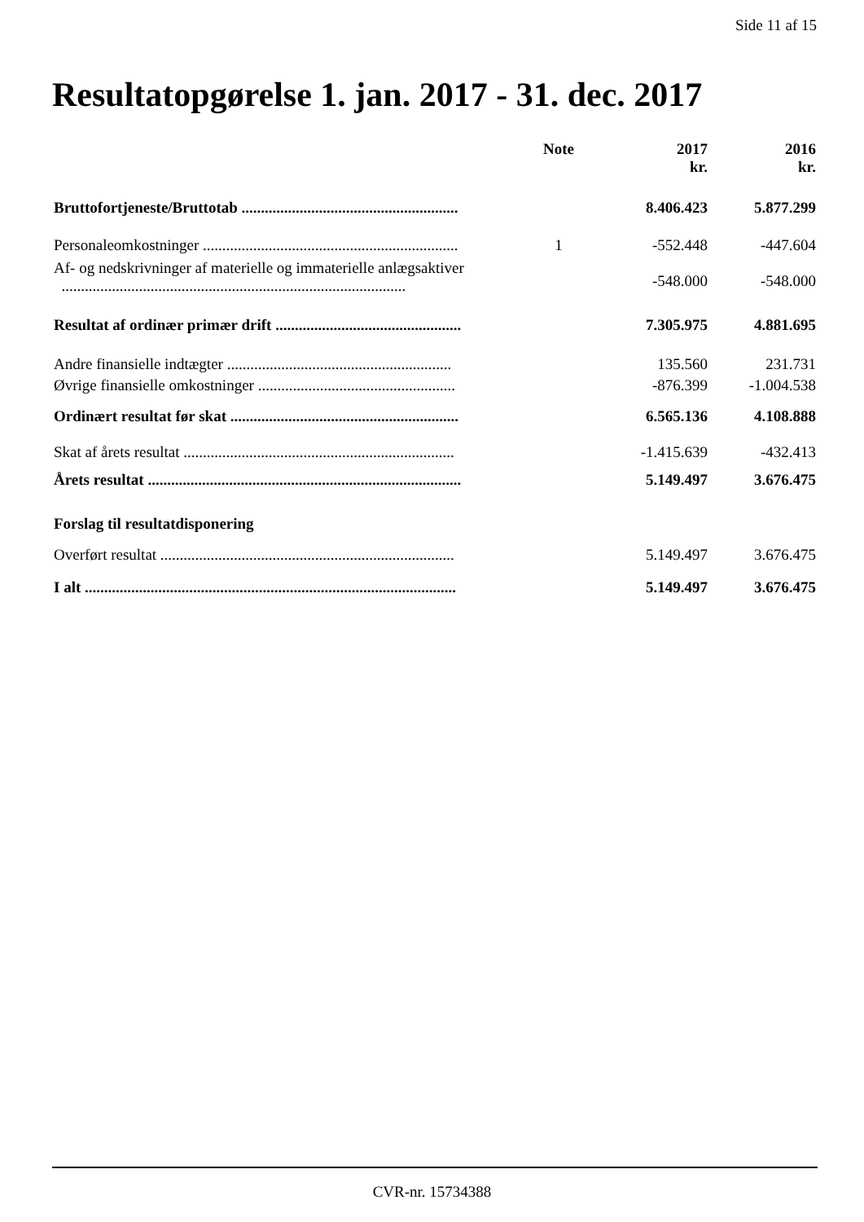Side 11 af 15
Resultatopgørelse 1. jan. 2017 - 31. dec. 2017
| | Note | 2017 kr. | 2016 kr. |
| --- | --- | --- | --- |
| Bruttofortjeneste/Bruttotab ........................................................ | | 8.406.423 | 5.877.299 |
| Personaleomkostninger .................................................................. | 1 | -552.448 | -447.604 |
| Af- og nedskrivninger af materielle og immaterielle anlægsaktiver ......................................................................................... | | -548.000 | -548.000 |
| Resultat af ordinær primær drift ................................................ | | 7.305.975 | 4.881.695 |
| Andre finansielle indtægter .......................................................... | | 135.560 | 231.731 |
| Øvrige finansielle omkostninger ................................................... | | -876.399 | -1.004.538 |
| Ordinært resultat før skat ........................................................... | | 6.565.136 | 4.108.888 |
| Skat af årets resultat ...................................................................... | | -1.415.639 | -432.413 |
| Årets resultat ................................................................................. | | 5.149.497 | 3.676.475 |
| Forslag til resultatdisponering | | | |
| Overført resultat ............................................................................ | | 5.149.497 | 3.676.475 |
| I alt ................................................................................................ | | 5.149.497 | 3.676.475 |
CVR-nr. 15734388